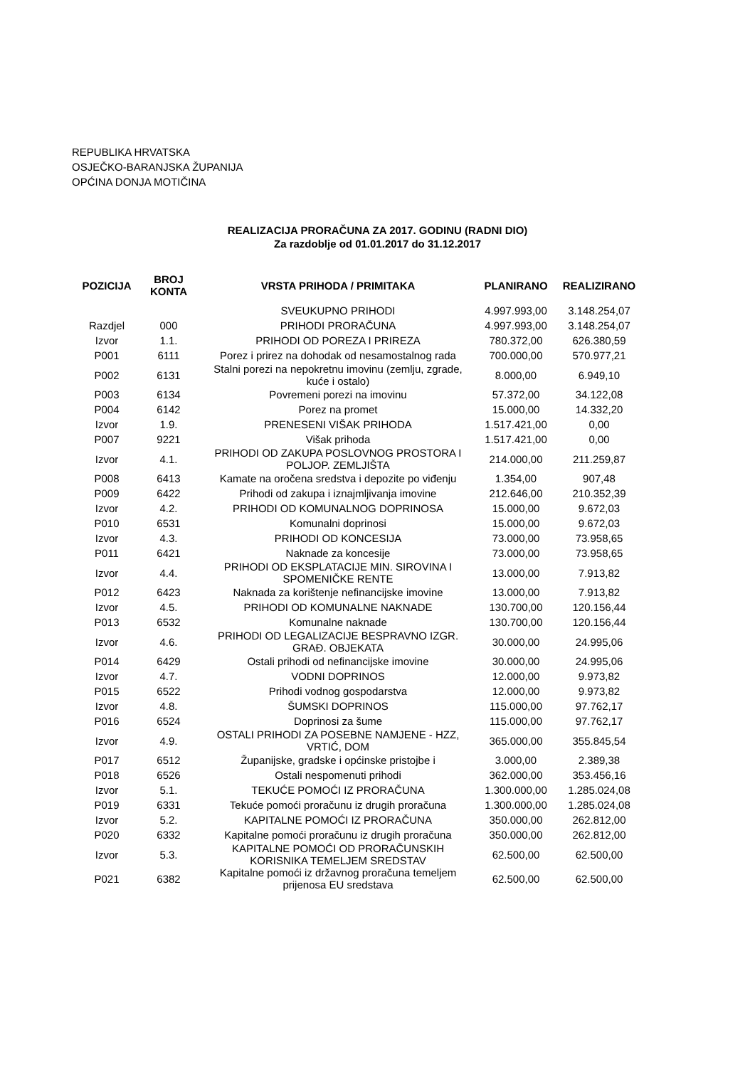REPUBLIKA HRVATSKA
OSJEČKO-BARANJSKA ŽUPANIJA
OPĆINA DONJA MOTIČINA
REALIZACIJA PRORAČUNA ZA 2017. GODINU (RADNI DIO)
Za razdoblje od 01.01.2017 do 31.12.2017
| POZICIJA | BROJ KONTA | VRSTA PRIHODA / PRIMITAKA | PLANIRANO | REALIZIRANO |
| --- | --- | --- | --- | --- |
| | | SVEUKUPNO PRIHODI | 4.997.993,00 | 3.148.254,07 |
| Razdjel | 000 | PRIHODI PRORAČUNA | 4.997.993,00 | 3.148.254,07 |
| Izvor | 1.1. | PRIHODI OD POREZA I PRIREZA | 780.372,00 | 626.380,59 |
| P001 | 6111 | Porez i prirez na dohodak od nesamostalnog rada | 700.000,00 | 570.977,21 |
| P002 | 6131 | Stalni porezi na nepokretnu imovinu (zemlju, zgrade, kuće i ostalo) | 8.000,00 | 6.949,10 |
| P003 | 6134 | Povremeni porezi na imovinu | 57.372,00 | 34.122,08 |
| P004 | 6142 | Porez na promet | 15.000,00 | 14.332,20 |
| Izvor | 1.9. | PRENESENI VIŠAK PRIHODA | 1.517.421,00 | 0,00 |
| P007 | 9221 | Višak prihoda | 1.517.421,00 | 0,00 |
| Izvor | 4.1. | PRIHODI OD ZAKUPA POSLOVNOG PROSTORA I POLJOP. ZEMLJIŠTA | 214.000,00 | 211.259,87 |
| P008 | 6413 | Kamate na oročena sredstva i depozite po viđenju | 1.354,00 | 907,48 |
| P009 | 6422 | Prihodi od zakupa i iznajmljivanja imovine | 212.646,00 | 210.352,39 |
| Izvor | 4.2. | PRIHODI OD KOMUNALNOG DOPRINOSA | 15.000,00 | 9.672,03 |
| P010 | 6531 | Komunalni doprinosi | 15.000,00 | 9.672,03 |
| Izvor | 4.3. | PRIHODI OD KONCESIJA | 73.000,00 | 73.958,65 |
| P011 | 6421 | Naknade za koncesije | 73.000,00 | 73.958,65 |
| Izvor | 4.4. | PRIHODI OD EKSPLATACIJE MIN. SIROVINA I SPOMENIČKE RENTE | 13.000,00 | 7.913,82 |
| P012 | 6423 | Naknada za korištenje nefinancijske imovine | 13.000,00 | 7.913,82 |
| Izvor | 4.5. | PRIHODI OD KOMUNALNE NAKNADE | 130.700,00 | 120.156,44 |
| P013 | 6532 | Komunalne naknade | 130.700,00 | 120.156,44 |
| Izvor | 4.6. | PRIHODI OD LEGALIZACIJE BESPRAVNO IZGR. GRAĐ. OBJEKATA | 30.000,00 | 24.995,06 |
| P014 | 6429 | Ostali prihodi od nefinancijske imovine | 30.000,00 | 24.995,06 |
| Izvor | 4.7. | VODNI DOPRINOS | 12.000,00 | 9.973,82 |
| P015 | 6522 | Prihodi vodnog gospodarstva | 12.000,00 | 9.973,82 |
| Izvor | 4.8. | ŠUMSKI DOPRINOS | 115.000,00 | 97.762,17 |
| P016 | 6524 | Doprinosi za šume | 115.000,00 | 97.762,17 |
| Izvor | 4.9. | OSTALI PRIHODI ZA POSEBNE NAMJENE - HZZ, VRTIĆ, DOM | 365.000,00 | 355.845,54 |
| P017 | 6512 | Županijske, gradske i općinske pristojbe i | 3.000,00 | 2.389,38 |
| P018 | 6526 | Ostali nespomenuti prihodi | 362.000,00 | 353.456,16 |
| Izvor | 5.1. | TEKUĆE POMOĆI IZ PRORAČUNA | 1.300.000,00 | 1.285.024,08 |
| P019 | 6331 | Tekuće pomoći proračunu iz drugih proračuna | 1.300.000,00 | 1.285.024,08 |
| Izvor | 5.2. | KAPITALNE POMOĆI IZ PRORAČUNA | 350.000,00 | 262.812,00 |
| P020 | 6332 | Kapitalne pomoći proračunu iz drugih proračuna | 350.000,00 | 262.812,00 |
| Izvor | 5.3. | KAPITALNE POMOĆI OD PRORAČUNSKIH KORISNIKA TEMELJEM SREDSTAV | 62.500,00 | 62.500,00 |
| P021 | 6382 | Kapitalne pomoći iz državnog proračuna temeljem prijenosa EU sredstava | 62.500,00 | 62.500,00 |